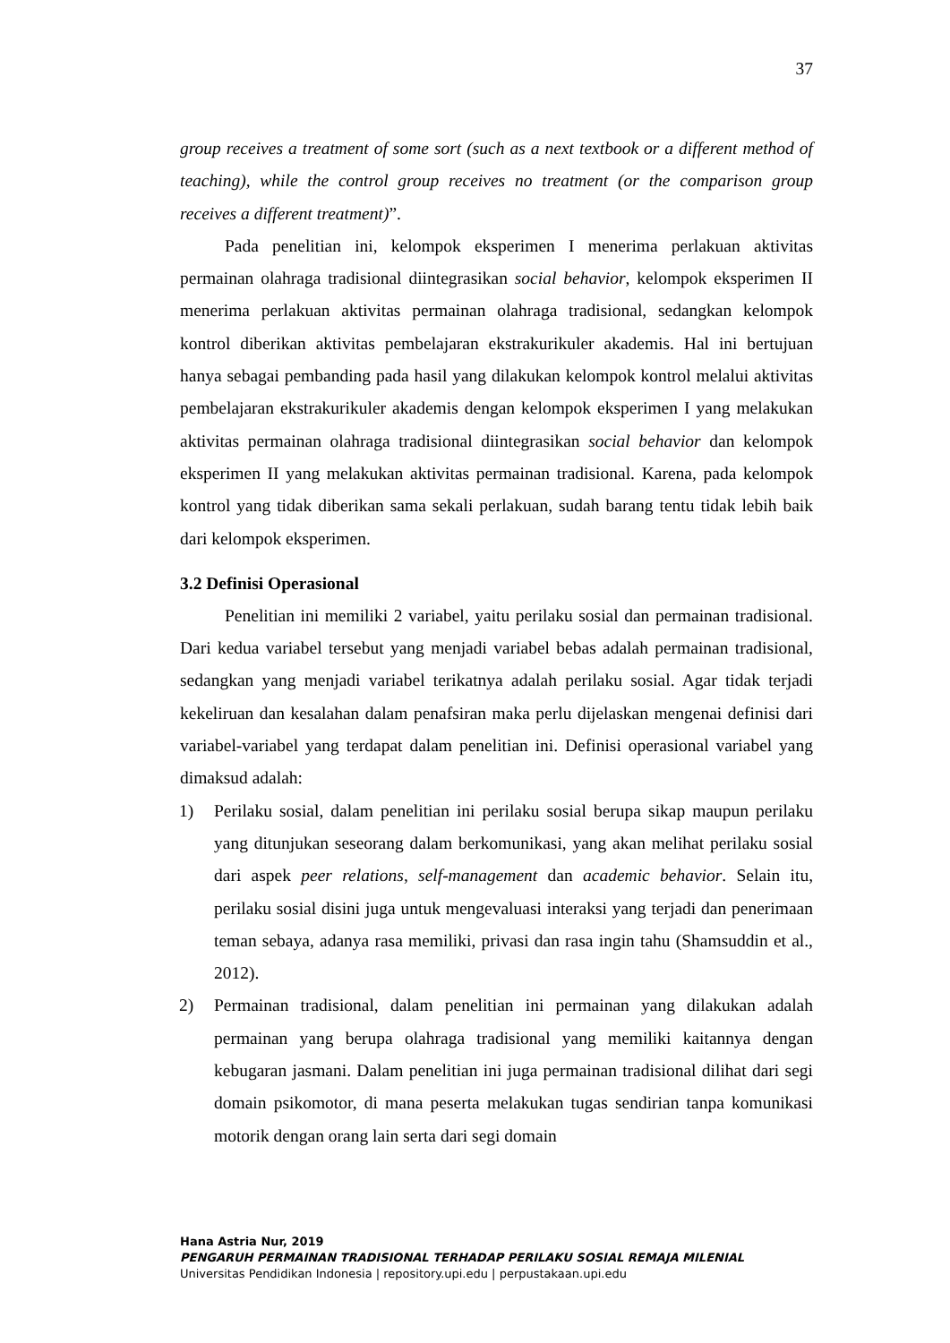37
group receives a treatment of some sort (such as a next textbook or a different method of teaching), while the control group receives no treatment (or the comparison group receives a different treatment)”.
Pada penelitian ini, kelompok eksperimen I menerima perlakuan aktivitas permainan olahraga tradisional diintegrasikan social behavior, kelompok eksperimen II menerima perlakuan aktivitas permainan olahraga tradisional, sedangkan kelompok kontrol diberikan aktivitas pembelajaran ekstrakurikuler akademis. Hal ini bertujuan hanya sebagai pembanding pada hasil yang dilakukan kelompok kontrol melalui aktivitas pembelajaran ekstrakurikuler akademis dengan kelompok eksperimen I yang melakukan aktivitas permainan olahraga tradisional diintegrasikan social behavior dan kelompok eksperimen II yang melakukan aktivitas permainan tradisional. Karena, pada kelompok kontrol yang tidak diberikan sama sekali perlakuan, sudah barang tentu tidak lebih baik dari kelompok eksperimen.
3.2 Definisi Operasional
Penelitian ini memiliki 2 variabel, yaitu perilaku sosial dan permainan tradisional. Dari kedua variabel tersebut yang menjadi variabel bebas adalah permainan tradisional, sedangkan yang menjadi variabel terikatnya adalah perilaku sosial. Agar tidak terjadi kekeliruan dan kesalahan dalam penafsiran maka perlu dijelaskan mengenai definisi dari variabel-variabel yang terdapat dalam penelitian ini. Definisi operasional variabel yang dimaksud adalah:
1) Perilaku sosial, dalam penelitian ini perilaku sosial berupa sikap maupun perilaku yang ditunjukan seseorang dalam berkomunikasi, yang akan melihat perilaku sosial dari aspek peer relations, self-management dan academic behavior. Selain itu, perilaku sosial disini juga untuk mengevaluasi interaksi yang terjadi dan penerimaan teman sebaya, adanya rasa memiliki, privasi dan rasa ingin tahu (Shamsuddin et al., 2012).
2) Permainan tradisional, dalam penelitian ini permainan yang dilakukan adalah permainan yang berupa olahraga tradisional yang memiliki kaitannya dengan kebugaran jasmani. Dalam penelitian ini juga permainan tradisional dilihat dari segi domain psikomotor, di mana peserta melakukan tugas sendirian tanpa komunikasi motorik dengan orang lain serta dari segi domain
Hana Astria Nur, 2019
PENGARUH PERMAINAN TRADISIONAL TERHADAP PERILAKU SOSIAL REMAJA MILENIAL
Universitas Pendidikan Indonesia | repository.upi.edu | perpustakaan.upi.edu